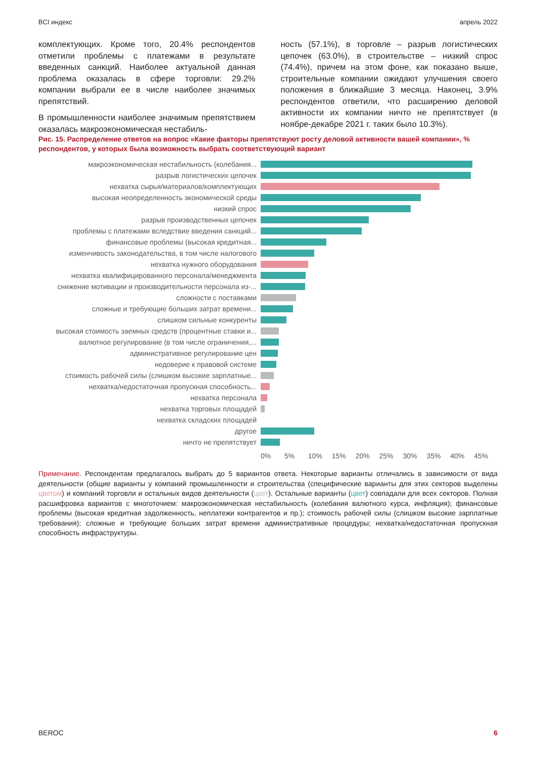BCI индекс апрель 2022
комплектующих. Кроме того, 20.4% респондентов отметили проблемы с платежами в результате введенных санкций. Наиболее актуальной данная проблема оказалась в сфере торговли: 29.2% компании выбрали ее в числе наиболее значимых препятствий.
В промышленности наиболее значимым препятствием оказалась макроэкономическая нестабиль-
ность (57.1%), в торговле – разрыв логистических цепочек (63.0%), в строительстве – низкий спрос (74.4%), причем на этом фоне, как показано выше, строительные компании ожидают улучшения своего положения в ближайшие 3 месяца. Наконец, 3.9% респондентов ответили, что расширению деловой активности их компании ничто не препятствует (в ноябре-декабре 2021 г. таких было 10.3%).
Рис. 15. Распределение ответов на вопрос «Какие факторы препятствуют росту деловой активности вашей компании», % респондентов, у которых была возможность выбрать соответствующий вариант
макроэкономическая нестабильность (колебания...
разрыв логистических цепочек
нехватка сырья/материалов/комплектующих
высокая неопределенность экономической среды
низкий спрос
разрыв производственных цепочек
проблемы с платежами вследствие введения санкций...
финансовые проблемы (высокая кредитная...
изменчивость законодательства, в том числе налогового
нехватка нужного оборудования
нехватка квалифицированного персонала/менеджмента
снижение мотивации и производительности персонала из-...
сложности с поставками
сложные и требующие больших затрат времени...
слишком сильные конкуренты
высокая стоимость заемных средств (процентные ставки и...
валютное регулирование (в том числе ограничения,...
административное регулирование цен
недоверие к правовой системе
стоимость рабочей силы (слишком высокие зарплатные...
нехватка/недостаточная пропускная способность...
нехватка персонала
нехватка торговых площадей
нехватка складских площадей
другое
ничто не препятствует
0% 5% 10% 15% 20% 25% 30% 35% 40% 45%
Примечание. Респондентам предлагалось выбрать до 5 вариантов ответа. Некоторые варианты отличались в зависимости от вида деятельности (общие варианты у компаний промышленности и строительства (специфические варианты для этих секторов выделены цветом) и компаний торговли и остальных видов деятельности (цвет). Остальные варианты (цвет) совпадали для всех секторов. Полная расшифровка вариантов с многоточием: макроэкономическая нестабильность (колебания валютного курса, инфляция); финансовые проблемы (высокая кредитная задолженность, неплатежи контрагентов и пр.); стоимость рабочей силы (слишком высокие зарплатные требования); сложные и требующие больших затрат времени административные процедуры; нехватка/недостаточная пропускная способность инфраструктуры.
BEROC 6